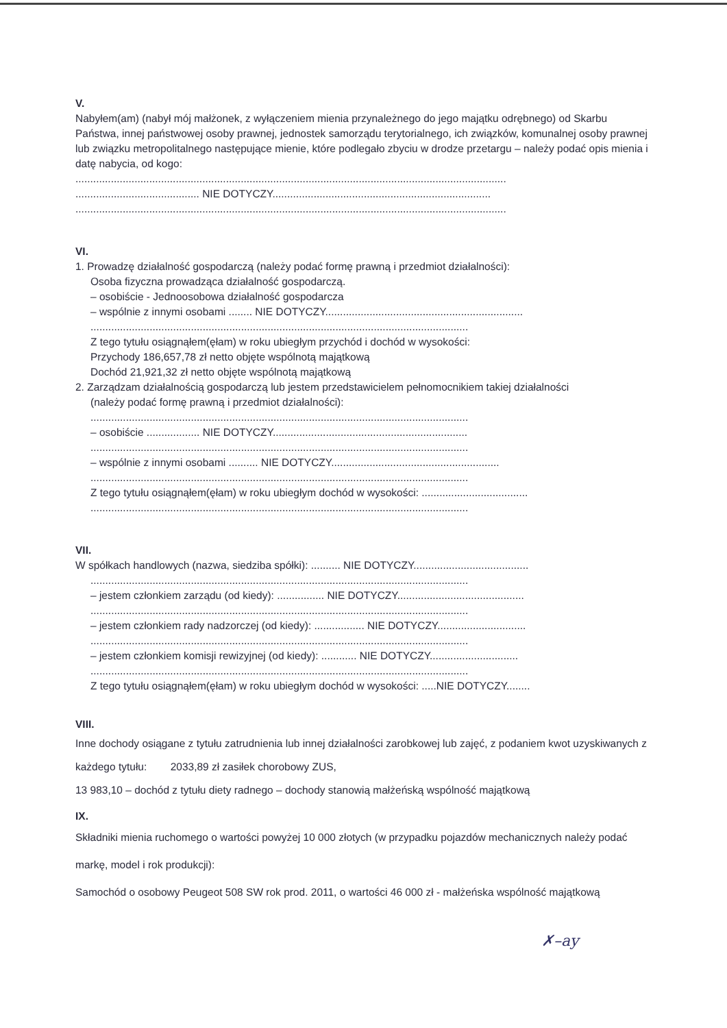V.
Nabyłem(am) (nabył mój małżonek, z wyłączeniem mienia przynależnego do jego majątku odrębnego) od Skarbu Państwa, innej państwowej osoby prawnej, jednostek samorządu terytorialnego, ich związków, komunalnej osoby prawnej lub związku metropolitalnego następujące mienie, które podlegało zbyciu w drodze przetargu – należy podać opis mienia i datę nabycia, od kogo:
..................................................................................................................................................
.......................................... NIE DOTYCZY..........................................................................
..................................................................................................................................................
VI.
1. Prowadzę działalność gospodarczą (należy podać formę prawną i przedmiot działalności):
Osoba fizyczna prowadząca działalność gospodarczą.
– osobiście - Jednoosobowa działalność gospodarcza
– wspólnie z innymi osobami ........ NIE DOTYCZY...................................................................
................................................................................................................................
Z tego tytułu osiągnąłem(ęłam) w roku ubiegłym przychód i dochód w wysokości:
Przychody 186,657,78 zł netto objęte wspólnotą majątkową
Dochód 21,921,32 zł netto objęte wspólnotą majątkową
2. Zarządzam działalnością gospodarczą lub jestem przedstawicielem pełnomocnikiem takiej działalności
(należy podać formę prawną i przedmiot działalności):
................................................................................................................................
– osobiście .................. NIE DOTYCZY..................................................................
................................................................................................................................
– wspólnie z innymi osobami .......... NIE DOTYCZY.........................................................
................................................................................................................................
Z tego tytułu osiągnąłem(ęłam) w roku ubiegłym dochód w wysokości: ....................................
................................................................................................................................
VII.
W spółkach handlowych (nazwa, siedziba spółki): .......... NIE DOTYCZY.......................................
................................................................................................................................
– jestem członkiem zarządu (od kiedy): ................ NIE DOTYCZY...........................................
................................................................................................................................
– jestem członkiem rady nadzorczej (od kiedy): ................. NIE DOTYCZY..............................
................................................................................................................................
– jestem członkiem komisji rewizyjnej (od kiedy): ............ NIE DOTYCZY..............................
................................................................................................................................
Z tego tytułu osiągnąłem(ęłam) w roku ubiegłym dochód w wysokości: .....NIE DOTYCZY........
VIII.
Inne dochody osiągane z tytułu zatrudnienia lub innej działalności zarobkowej lub zajęć, z podaniem kwot uzyskiwanych z każdego tytułu: 2033,89 zł zasiłek chorobowy ZUS,
13 983,10 – dochód z tytułu diety radnego – dochody stanowią małżeńską wspólność majątkową
IX.
Składniki mienia ruchomego o wartości powyżej 10 000 złotych (w przypadku pojazdów mechanicznych należy podać markę, model i rok produkcji):
Samochód o osobowy Peugeot 508 SW rok prod. 2011, o wartości 46 000 zł - małżeńska wspólność majątkową
✗–ay